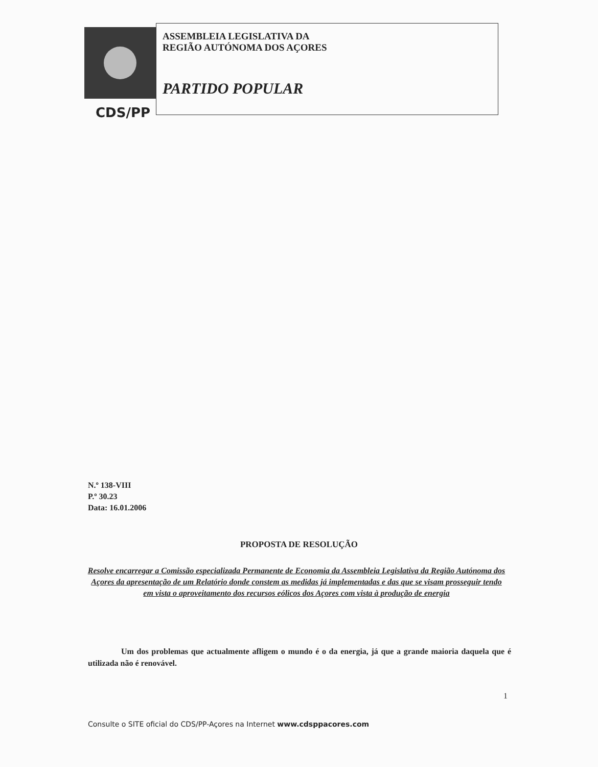ASSEMBLEIA LEGISLATIVA DA
REGIÃO AUTÓNOMA DOS AÇORES
PARTIDO POPULAR
CDS/PP
N.º 138-VIII
P.º 30.23
Data: 16.01.2006
PROPOSTA DE RESOLUÇÃO
Resolve encarregar a Comissão especializada Permanente de Economia da Assembleia Legislativa da Região Autónoma dos Açores da apresentação de um Relatório donde constem as medidas já implementadas e das que se visam prosseguir tendo em vista o aproveitamento dos recursos eólicos dos Açores com vista à produção de energia
Um dos problemas que actualmente afligem o mundo é o da energia, já que a grande maioria daquela que é utilizada não é renovável.
1
Consulte o SITE oficial do CDS/PP-Açores na Internet www.cdsppacores.com